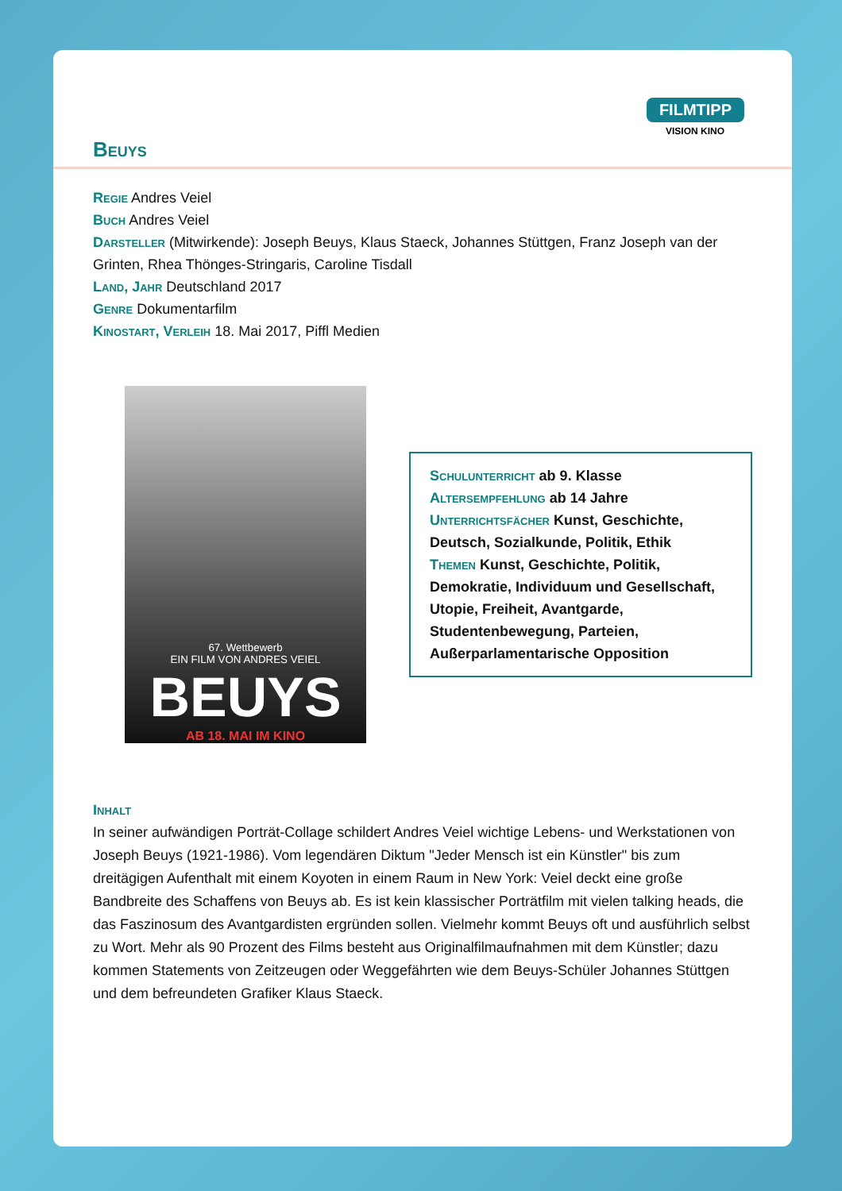FILMTIPP
VISION KINO
Beuys
Regie Andres Veiel
Buch Andres Veiel
Darsteller (Mitwirkende): Joseph Beuys, Klaus Staeck, Johannes Stüttgen, Franz Joseph van der Grinten, Rhea Thönges-Stringaris, Caroline Tisdall
Land, Jahr Deutschland 2017
Genre Dokumentarfilm
Kinostart, Verleih 18. Mai 2017, Piffl Medien
67. Wettbewerb
EIN FILM VON ANDRES VEIEL
BEUYS
AB 18. MAI IM KINO
Schulunterricht ab 9. Klasse
Altersempfehlung ab 14 Jahre
Unterrichtsfächer Kunst, Geschichte, Deutsch, Sozialkunde, Politik, Ethik
Themen Kunst, Geschichte, Politik, Demokratie, Individuum und Gesellschaft, Utopie, Freiheit, Avantgarde, Studentenbewegung, Parteien, Außerparlamentarische Opposition
Inhalt
In seiner aufwändigen Porträt-Collage schildert Andres Veiel wichtige Lebens- und Werkstationen von Joseph Beuys (1921-1986). Vom legendären Diktum "Jeder Mensch ist ein Künstler" bis zum dreitägigen Aufenthalt mit einem Koyoten in einem Raum in New York: Veiel deckt eine große Bandbreite des Schaffens von Beuys ab. Es ist kein klassischer Porträtfilm mit vielen talking heads, die das Faszinosum des Avantgardisten ergründen sollen. Vielmehr kommt Beuys oft und ausführlich selbst zu Wort. Mehr als 90 Prozent des Films besteht aus Originalfilmaufnahmen mit dem Künstler; dazu kommen Statements von Zeitzeugen oder Weggefährten wie dem Beuys-Schüler Johannes Stüttgen und dem befreundeten Grafiker Klaus Staeck.